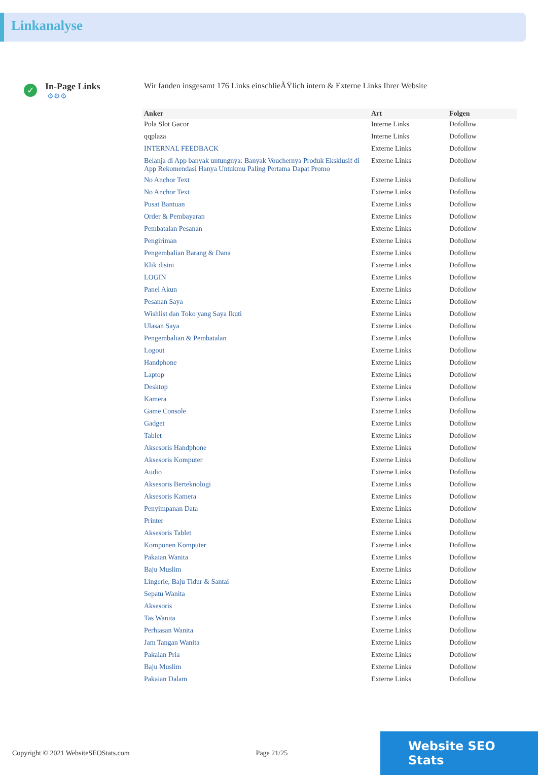Linkanalyse
✓
In-Page Links
⚙⚙⚙
Wir fanden insgesamt 176 Links einschlieÃŸlich intern & Externe Links Ihrer Website
| Anker | Art | Folgen |
| --- | --- | --- |
| Pola Slot Gacor | Interne Links | Dofollow |
| qqplaza | Interne Links | Dofollow |
| INTERNAL FEEDBACK | Externe Links | Dofollow |
| Belanja di App banyak untungnya: Banyak Vouchernya Produk Eksklusif di App Rekomendasi Hanya Untukmu Paling Pertama Dapat Promo | Externe Links | Dofollow |
| No Anchor Text | Externe Links | Dofollow |
| No Anchor Text | Externe Links | Dofollow |
| Pusat Bantuan | Externe Links | Dofollow |
| Order & Pembayaran | Externe Links | Dofollow |
| Pembatalan Pesanan | Externe Links | Dofollow |
| Pengiriman | Externe Links | Dofollow |
| Pengembalian Barang & Dana | Externe Links | Dofollow |
| Klik disini | Externe Links | Dofollow |
| LOGIN | Externe Links | Dofollow |
| Panel Akun | Externe Links | Dofollow |
| Pesanan Saya | Externe Links | Dofollow |
| Wishlist dan Toko yang Saya Ikuti | Externe Links | Dofollow |
| Ulasan Saya | Externe Links | Dofollow |
| Pengembalian & Pembatalan | Externe Links | Dofollow |
| Logout | Externe Links | Dofollow |
| Handphone | Externe Links | Dofollow |
| Laptop | Externe Links | Dofollow |
| Desktop | Externe Links | Dofollow |
| Kamera | Externe Links | Dofollow |
| Game Console | Externe Links | Dofollow |
| Gadget | Externe Links | Dofollow |
| Tablet | Externe Links | Dofollow |
| Aksesoris Handphone | Externe Links | Dofollow |
| Aksesoris Komputer | Externe Links | Dofollow |
| Audio | Externe Links | Dofollow |
| Aksesoris Berteknologi | Externe Links | Dofollow |
| Aksesoris Kamera | Externe Links | Dofollow |
| Penyimpanan Data | Externe Links | Dofollow |
| Printer | Externe Links | Dofollow |
| Aksesoris Tablet | Externe Links | Dofollow |
| Komponen Komputer | Externe Links | Dofollow |
| Pakaian Wanita | Externe Links | Dofollow |
| Baju Muslim | Externe Links | Dofollow |
| Lingerie, Baju Tidur & Santai | Externe Links | Dofollow |
| Sepatu Wanita | Externe Links | Dofollow |
| Aksesoris | Externe Links | Dofollow |
| Tas Wanita | Externe Links | Dofollow |
| Perhiasan Wanita | Externe Links | Dofollow |
| Jam Tangan Wanita | Externe Links | Dofollow |
| Pakaian Pria | Externe Links | Dofollow |
| Baju Muslim | Externe Links | Dofollow |
| Pakaian Dalam | Externe Links | Dofollow |
Copyright © 2021 WebsiteSEOStats.com Page 21/25
Website SEO Stats